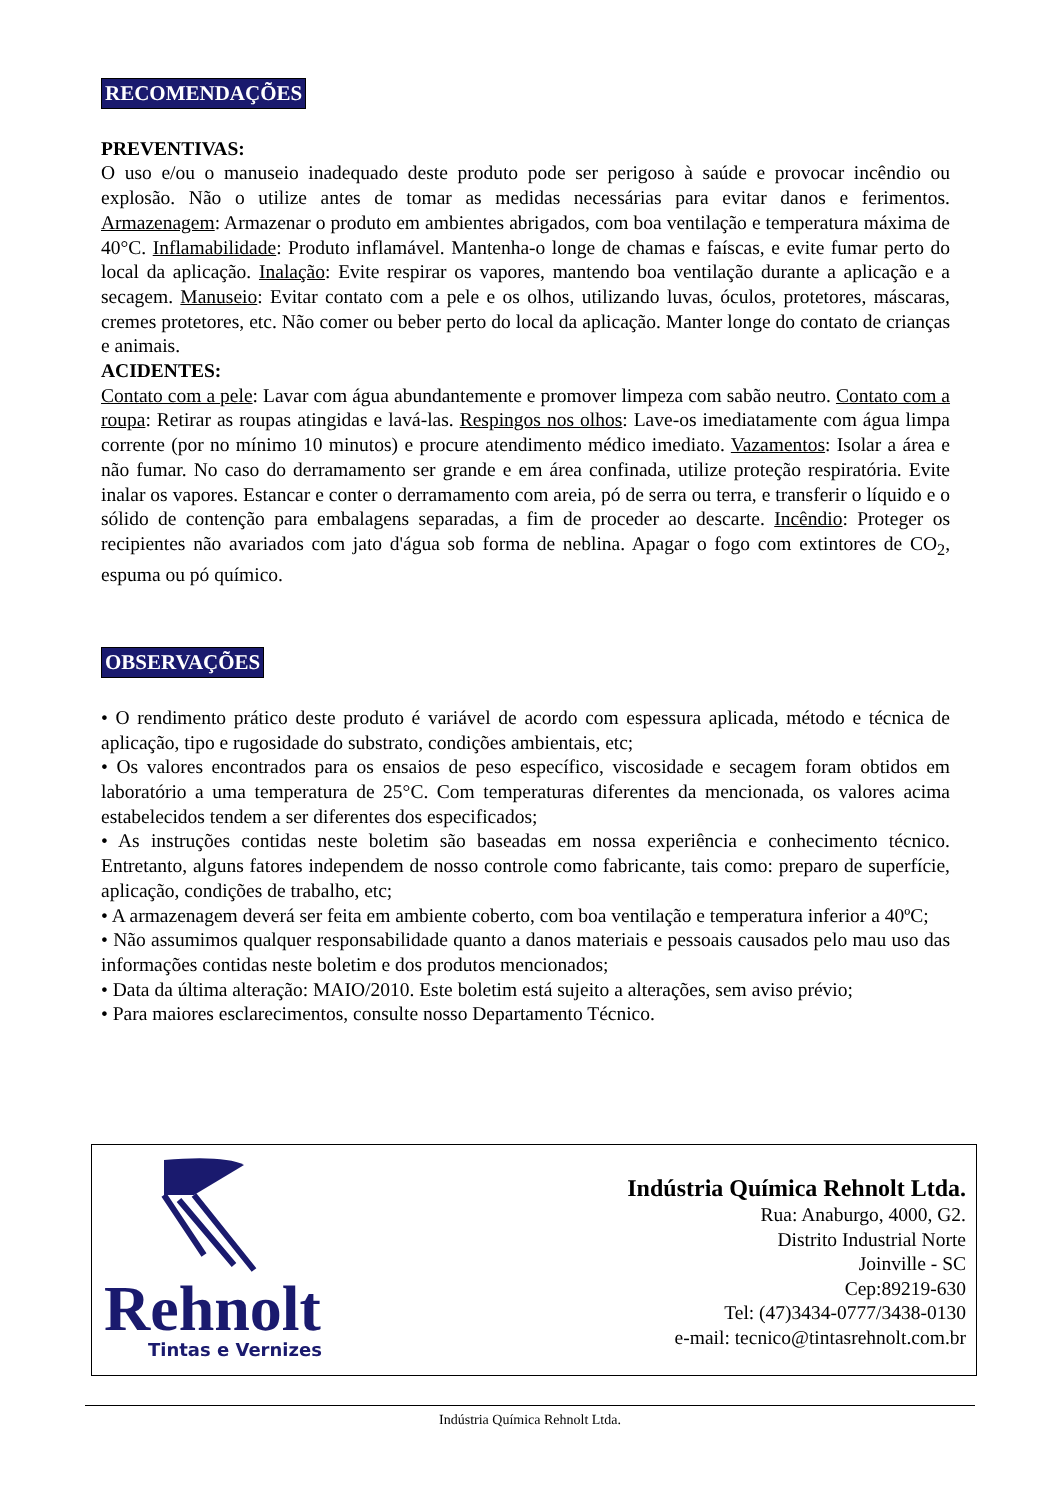RECOMENDAÇÕES
PREVENTIVAS:
O uso e/ou o manuseio inadequado deste produto pode ser perigoso à saúde e provocar incêndio ou explosão. Não o utilize antes de tomar as medidas necessárias para evitar danos e ferimentos. Armazenagem: Armazenar o produto em ambientes abrigados, com boa ventilação e temperatura máxima de 40°C. Inflamabilidade: Produto inflamável. Mantenha-o longe de chamas e faíscas, e evite fumar perto do local da aplicação. Inalação: Evite respirar os vapores, mantendo boa ventilação durante a aplicação e a secagem. Manuseio: Evitar contato com a pele e os olhos, utilizando luvas, óculos, protetores, máscaras, cremes protetores, etc. Não comer ou beber perto do local da aplicação. Manter longe do contato de crianças e animais.
ACIDENTES:
Contato com a pele: Lavar com água abundantemente e promover limpeza com sabão neutro. Contato com a roupa: Retirar as roupas atingidas e lavá-las. Respingos nos olhos: Lave-os imediatamente com água limpa corrente (por no mínimo 10 minutos) e procure atendimento médico imediato. Vazamentos: Isolar a área e não fumar. No caso do derramamento ser grande e em área confinada, utilize proteção respiratória. Evite inalar os vapores. Estancar e conter o derramamento com areia, pó de serra ou terra, e transferir o líquido e o sólido de contenção para embalagens separadas, a fim de proceder ao descarte. Incêndio: Proteger os recipientes não avariados com jato d'água sob forma de neblina. Apagar o fogo com extintores de CO<sub>2</sub>, espuma ou pó químico.
OBSERVAÇÕES
• O rendimento prático deste produto é variável de acordo com espessura aplicada, método e técnica de aplicação, tipo e rugosidade do substrato, condições ambientais, etc;
• Os valores encontrados para os ensaios de peso específico, viscosidade e secagem foram obtidos em laboratório a uma temperatura de 25°C. Com temperaturas diferentes da mencionada, os valores acima estabelecidos tendem a ser diferentes dos especificados;
• As instruções contidas neste boletim são baseadas em nossa experiência e conhecimento técnico. Entretanto, alguns fatores independem de nosso controle como fabricante, tais como: preparo de superfície, aplicação, condições de trabalho, etc;
• A armazenagem deverá ser feita em ambiente coberto, com boa ventilação e temperatura inferior a 40ºC;
• Não assumimos qualquer responsabilidade quanto a danos materiais e pessoais causados pelo mau uso das informações contidas neste boletim e dos produtos mencionados;
• Data da última alteração: MAIO/2010. Este boletim está sujeito a alterações, sem aviso prévio;
• Para maiores esclarecimentos, consulte nosso Departamento Técnico.
Rehnolt
Tintas e Vernizes
Indústria Química Rehnolt Ltda.
Rua: Anaburgo, 4000, G2.
Distrito Industrial Norte
Joinville - SC
Cep:89219-630
Tel: (47)3434-0777/3438-0130
e-mail: tecnico@tintasrehnolt.com.br
Indústria Química Rehnolt Ltda.